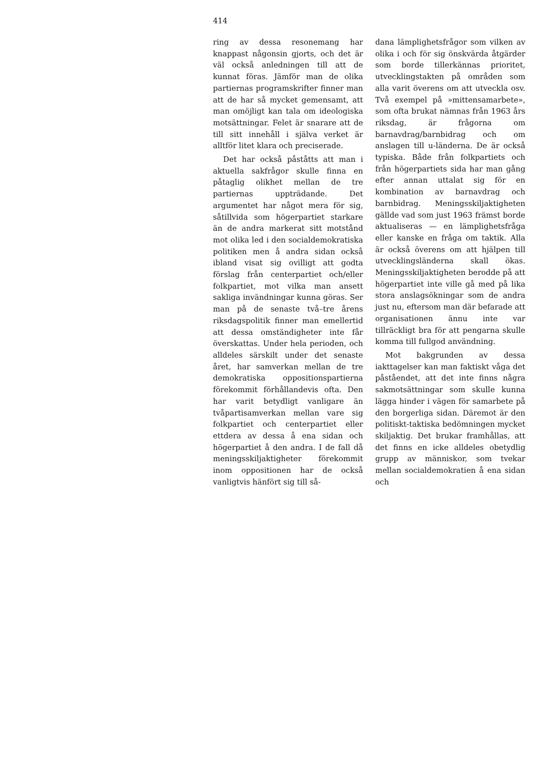414
ring av dessa resonemang har knappast någonsin gjorts, och det är väl också anledningen till att de kunnat föras. Jämför man de olika partiernas programskrifter finner man att de har så mycket gemensamt, att man omöjligt kan tala om ideologiska motsättningar. Felet är snarare att de till sitt innehåll i själva verket är alltför litet klara och preciserade.
Det har också påståtts att man i aktuella sakfrågor skulle finna en påtaglig olikhet mellan de tre partiernas uppträdande. Det argumentet har något mera för sig, såtillvida som högerpartiet starkare än de andra markerat sitt motstånd mot olika led i den socialdemokratiska politiken men å andra sidan också ibland visat sig ovilligt att godta förslag från centerpartiet och/eller folkpartiet, mot vilka man ansett sakliga invändningar kunna göras. Ser man på de senaste två–tre årens riksdagspolitik finner man emellertid att dessa omständigheter inte får överskattas. Under hela perioden, och alldeles särskilt under det senaste året, har samverkan mellan de tre demokratiska oppositionspartierna förekommit förhållandevis ofta. Den har varit betydligt vanligare än tvåpartisamverkan mellan vare sig folkpartiet och centerpartiet eller ettdera av dessa å ena sidan och högerpartiet å den andra. I de fall då meningsskiljaktigheter förekommit inom oppositionen har de också vanligtvis hänfört sig till så-
dana lämplighetsfrågor som vilken av olika i och för sig önskvärda åtgärder som borde tillerkännas prioritet, utvecklingstakten på områden som alla varit överens om att utveckla osv. Två exempel på »mittensamarbete», som ofta brukat nämnas från 1963 års riksdag, är frågorna om barnavdrag/barnbidrag och om anslagen till u-länderna. De är också typiska. Både från folkpartiets och från högerpartiets sida har man gång efter annan uttalat sig för en kombination av barnavdrag och barnbidrag. Meningsskiljaktigheten gällde vad som just 1963 främst borde aktualiseras — en lämplighetsfråga eller kanske en fråga om taktik. Alla är också överens om att hjälpen till utvecklingsländerna skall ökas. Meningsskiljaktigheten berodde på att högerpartiet inte ville gå med på lika stora anslagsökningar som de andra just nu, eftersom man där befarade att organisationen ännu inte var tillräckligt bra för att pengarna skulle komma till fullgod användning.
Mot bakgrunden av dessa iakttagelser kan man faktiskt våga det påståendet, att det inte finns några sakmotsättningar som skulle kunna lägga hinder i vägen för samarbete på den borgerliga sidan. Däremot är den politiskt-taktiska bedömningen mycket skiljaktig. Det brukar framhållas, att det finns en icke alldeles obetydlig grupp av människor, som tvekar mellan socialdemokratien å ena sidan och